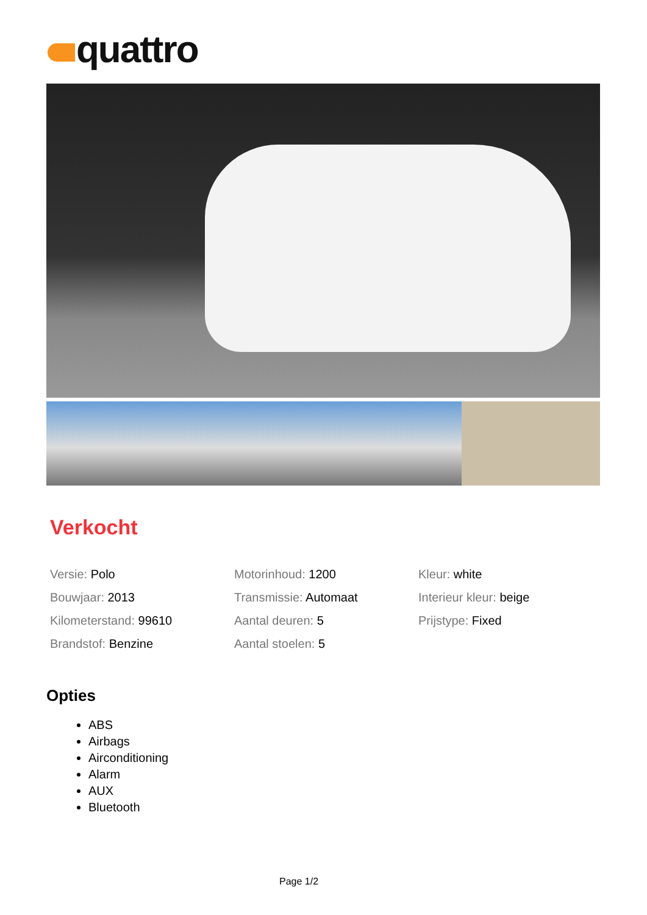quattro
Verkocht
Versie: Polo
Bouwjaar: 2013
Kilometerstand: 99610
Brandstof: Benzine
Motorinhoud: 1200
Transmissie: Automaat
Aantal deuren: 5
Aantal stoelen: 5
Kleur: white
Interieur kleur: beige
Prijstype: Fixed
Opties
ABS
Airbags
Airconditioning
Alarm
AUX
Bluetooth
Page 1/2